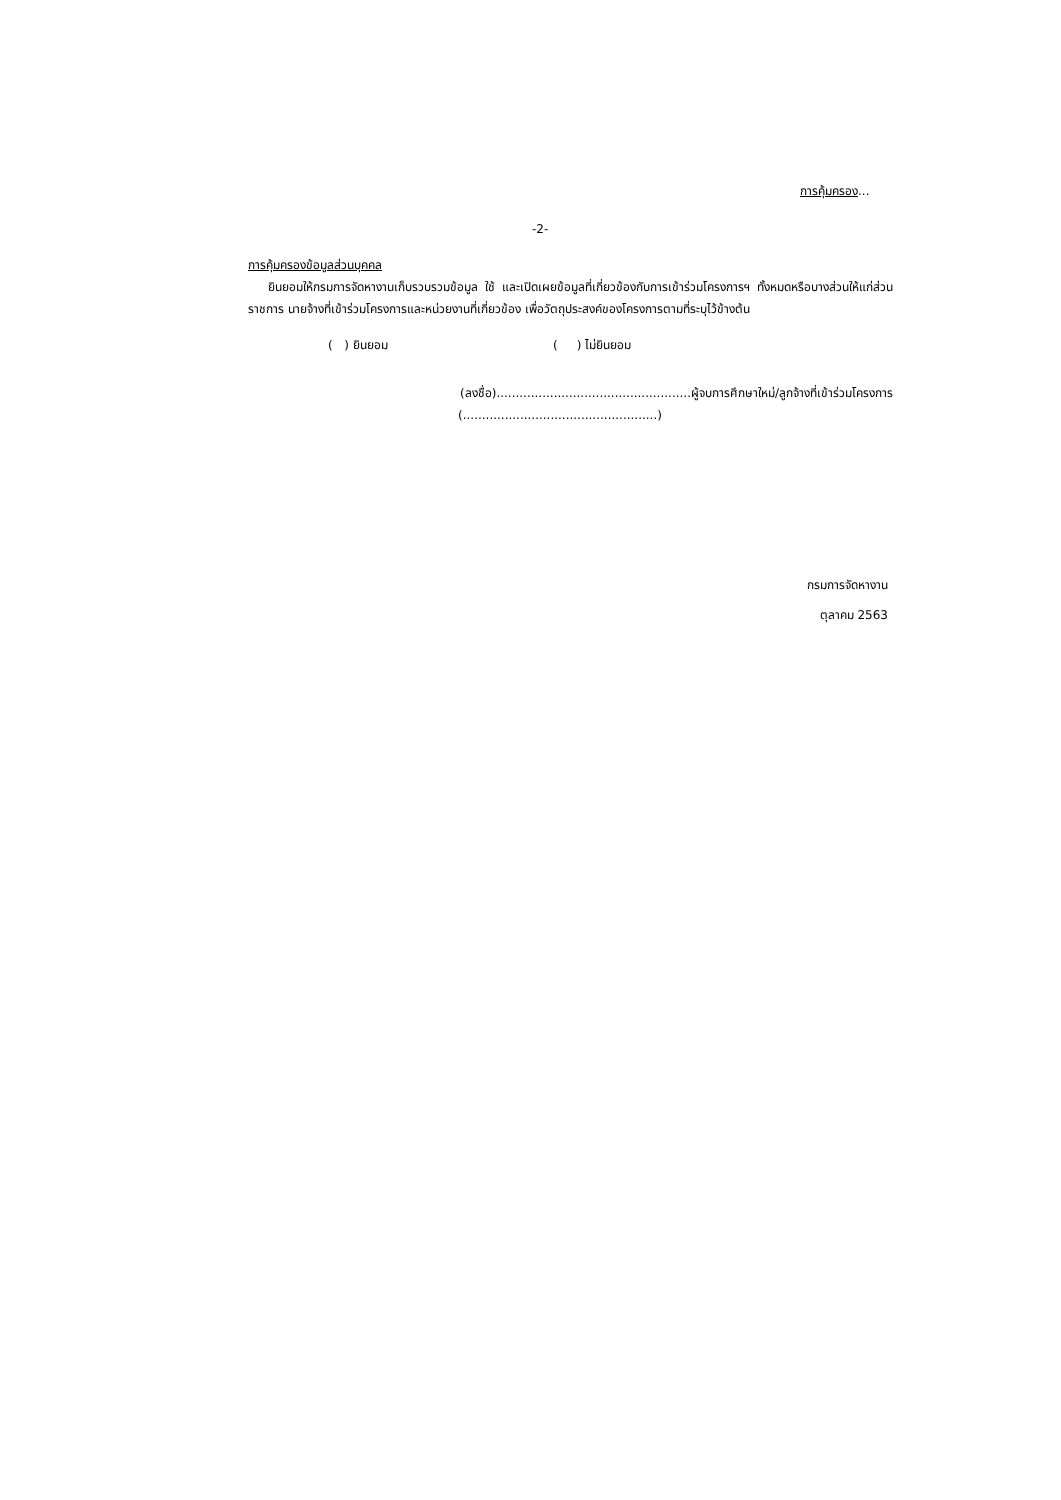การคุ้มครอง...
-2-
การคุ้มครองข้อมูลส่วนบุคคล
ยินยอมให้กรมการจัดหางานเก็บรวบรวมข้อมูล ใช้ และเปิดเผยข้อมูลที่เกี่ยวข้องกับการเข้าร่วมโครงการฯ ทั้งหมดหรือบางส่วนให้แก่ส่วนราชการ นายจ้างที่เข้าร่วมโครงการและหน่วยงานที่เกี่ยวข้อง เพื่อวัตถุประสงค์ของโครงการตามที่ระบุไว้ข้างต้น
( ) ยินยอม ( ) ไม่ยินยอม
(ลงชื่อ)...................................................ผู้จบการศึกษาใหม่/ลูกจ้างที่เข้าร่วมโครงการ
(...................................................)
กรมการจัดหางาน
ตุลาคม 2563